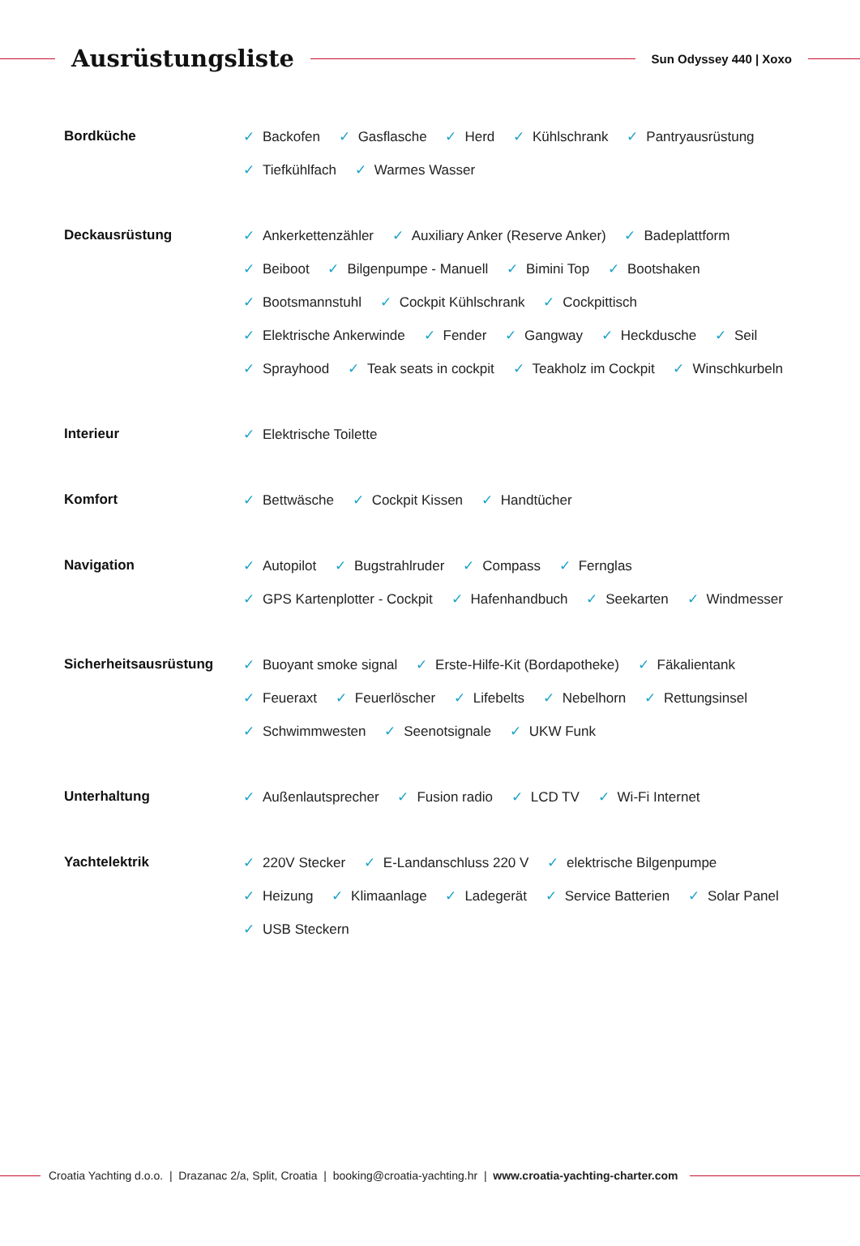Ausrüstungsliste
Sun Odyssey 440 | Xoxo
Bordküche
✓ Backofen ✓ Gasflasche ✓ Herd ✓ Kühlschrank ✓ Pantryausrüstung ✓ Tiefkühlfach ✓ Warmes Wasser
Deckausrüstung
✓ Ankerkettenzähler ✓ Auxiliary Anker (Reserve Anker) ✓ Badeplattform ✓ Beiboot ✓ Bilgenpumpe - Manuell ✓ Bimini Top ✓ Bootshaken ✓ Bootsmannstuhl ✓ Cockpit Kühlschrank ✓ Cockpittisch ✓ Elektrische Ankerwinde ✓ Fender ✓ Gangway ✓ Heckdusche ✓ Seil ✓ Sprayhood ✓ Teak seats in cockpit ✓ Teakholz im Cockpit ✓ Winschkurbeln
Interieur
✓ Elektrische Toilette
Komfort
✓ Bettwäsche ✓ Cockpit Kissen ✓ Handtücher
Navigation
✓ Autopilot ✓ Bugstrahlruder ✓ Compass ✓ Fernglas ✓ GPS Kartenplotter - Cockpit ✓ Hafenhandbuch ✓ Seekarten ✓ Windmesser
Sicherheitsausrüstung
✓ Buoyant smoke signal ✓ Erste-Hilfe-Kit (Bordapotheke) ✓ Fäkalientank ✓ Feueraxt ✓ Feuerlöscher ✓ Lifebelts ✓ Nebelhorn ✓ Rettungsinsel ✓ Schwimmwesten ✓ Seenotsignale ✓ UKW Funk
Unterhaltung
✓ Außenlautsprecher ✓ Fusion radio ✓ LCD TV ✓ Wi-Fi Internet
Yachtelektrik
✓ 220V Stecker ✓ E-Landanschluss 220 V ✓ elektrische Bilgenpumpe ✓ Heizung ✓ Klimaanlage ✓ Ladegerät ✓ Service Batterien ✓ Solar Panel ✓ USB Steckern
Croatia Yachting d.o.o. | Drazanac 2/a, Split, Croatia | booking@croatia-yachting.hr | www.croatia-yachting-charter.com